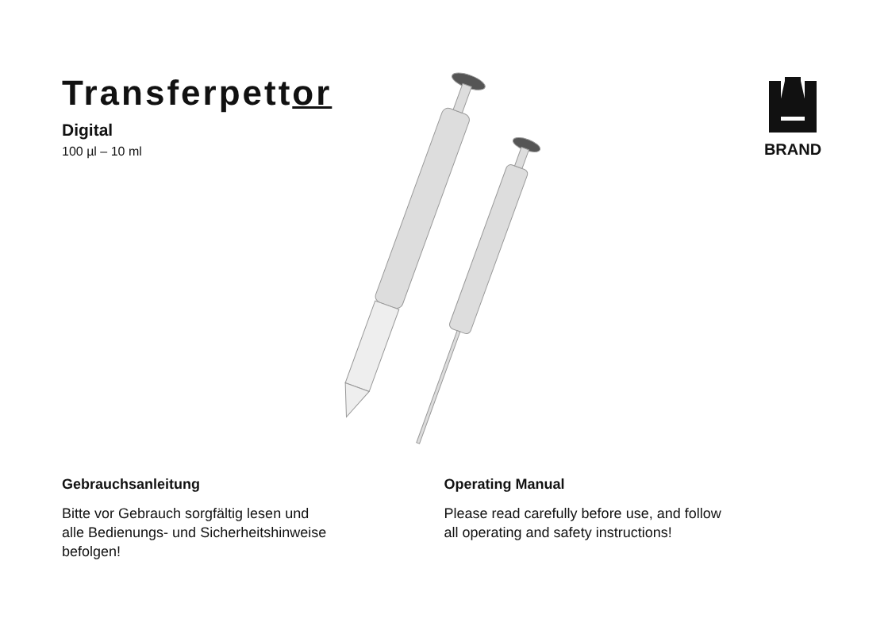Transferpettor
Digital
100 µl – 10 ml
BRAND
Gebrauchsanleitung
Bitte vor Gebrauch sorgfältig lesen und
alle Bedienungs- und Sicherheitshinweise
befolgen!
Operating Manual
Please read carefully before use, and follow
all operating and safety instructions!